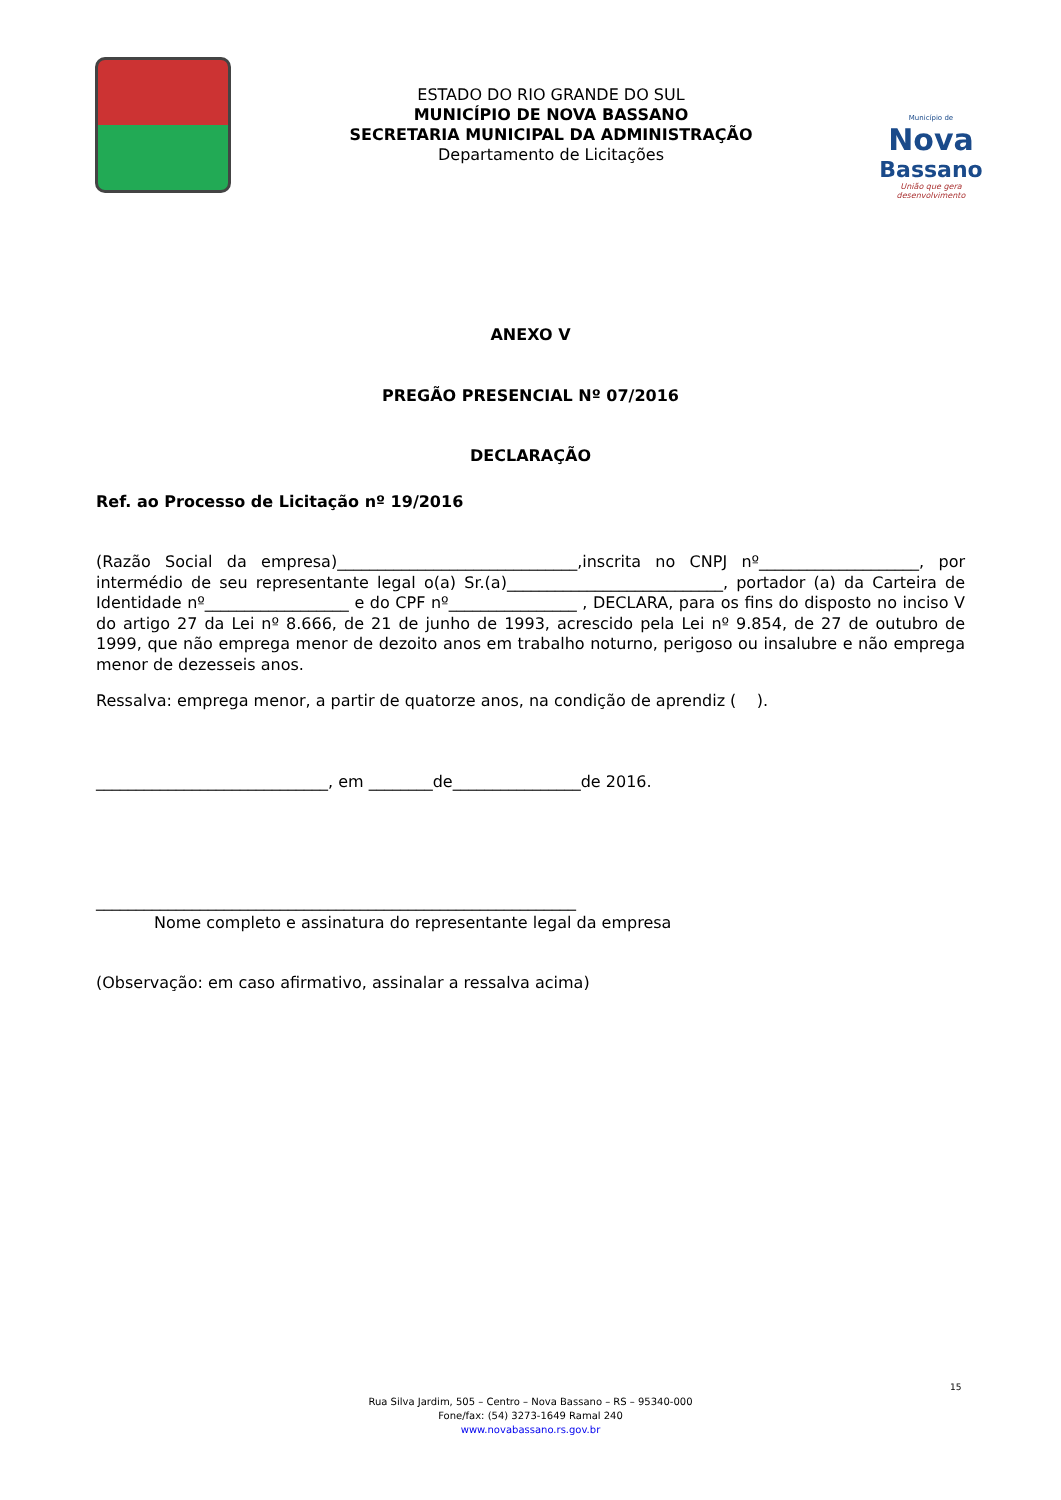ESTADO DO RIO GRANDE DO SUL
MUNICÍPIO DE NOVA BASSANO
SECRETARIA MUNICIPAL DA ADMINISTRAÇÃO
Departamento de Licitações
Município de
Nova
Bassano
União que gera desenvolvimento
ANEXO V
PREGÃO PRESENCIAL Nº 07/2016
DECLARAÇÃO
Ref. ao Processo de Licitação nº 19/2016
(Razão Social da empresa)______________________________,inscrita no CNPJ nº____________________, por intermédio de seu representante legal o(a) Sr.(a)___________________________, portador (a) da Carteira de Identidade nº__________________ e do CPF nº________________ , DECLARA, para os fins do disposto no inciso V do artigo 27 da Lei nº 8.666, de 21 de junho de 1993, acrescido pela Lei nº 9.854, de 27 de outubro de 1999, que não emprega menor de dezoito anos em trabalho noturno, perigoso ou insalubre e não emprega menor de dezesseis anos.
Ressalva: emprega menor, a partir de quatorze anos, na condição de aprendiz ( ).
_____________________________, em ________de________________de 2016.
____________________________________________________________
Nome completo e assinatura do representante legal da empresa
(Observação: em caso afirmativo, assinalar a ressalva acima)
15
Rua Silva Jardim, 505 – Centro – Nova Bassano – RS – 95340-000
Fone/fax: (54) 3273-1649 Ramal 240
www.novabassano.rs.gov.br